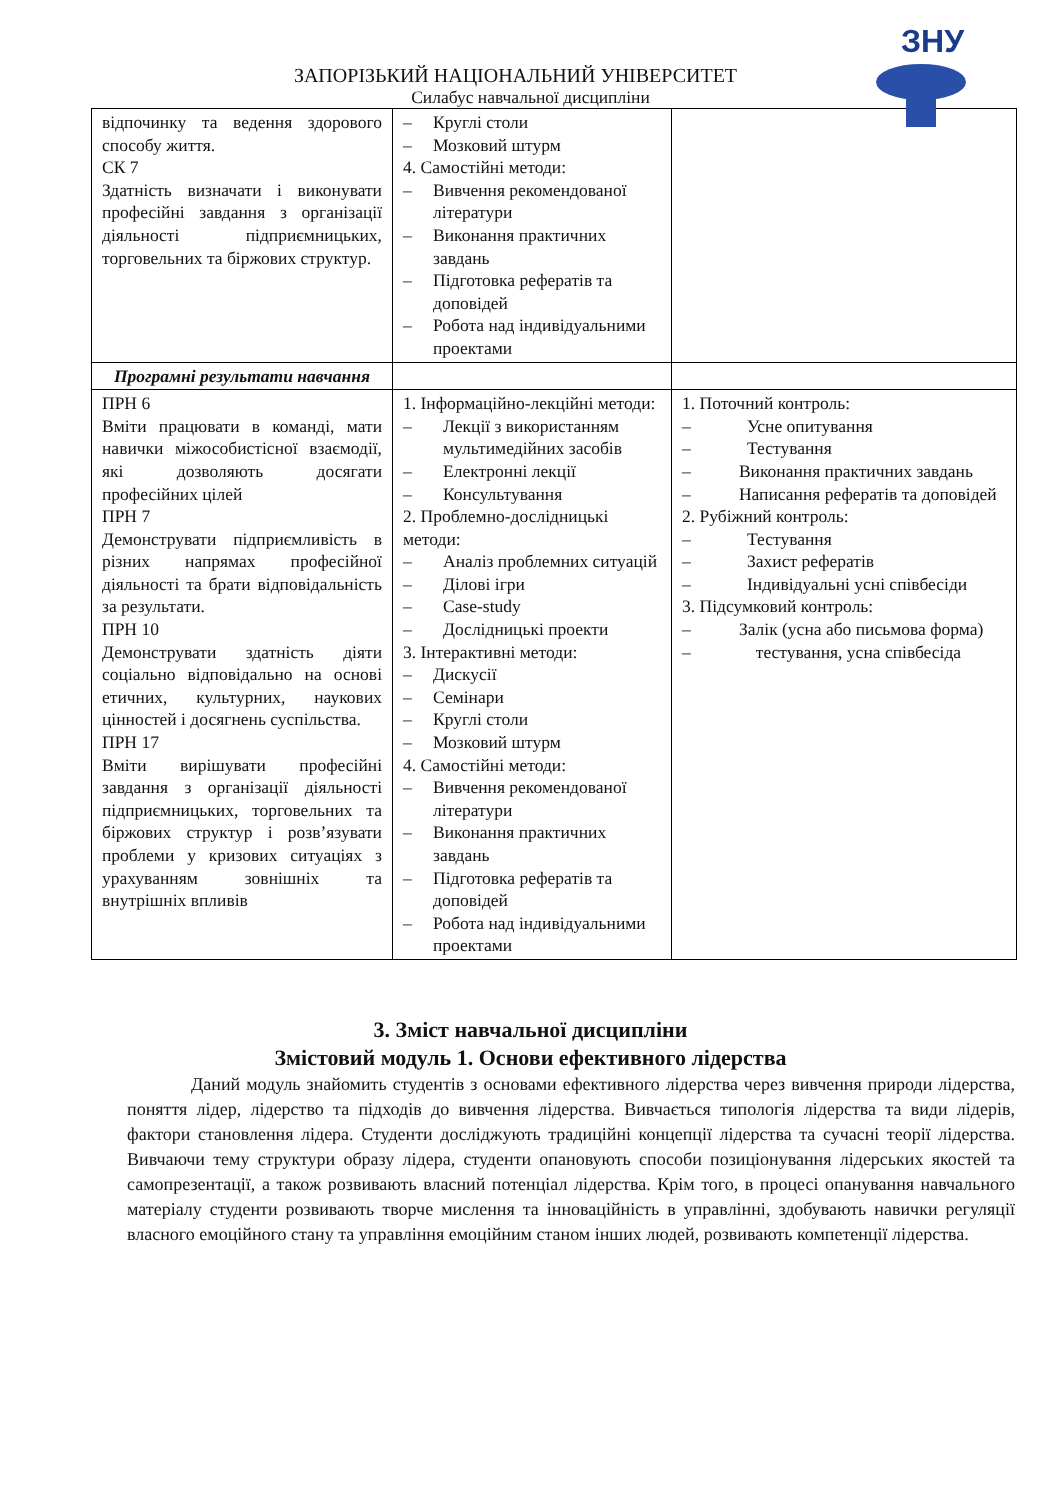ЗНУ
ЗАПОРІЗЬКИЙ НАЦІОНАЛЬНИЙ УНІВЕРСИТЕТ
Силабус навчальної дисципліни
| відпочинку та ведення здорового способу життя. СК 7 Здатність визначати і виконувати професійні завдання з організації діяльності підприємницьких, торговельних та біржових структур. | – Круглі столи – Мозковий штурм 4. Самостійні методи: – Вивчення рекомендованої літератури – Виконання практичних завдань – Підготовка рефератів та доповідей – Робота над індивідуальними проектами | |
| Програмні результати навчання | | |
| ПРН 6 Вміти працювати в команді, мати навички міжособистісної взаємодії, які дозволяють досягати професійних цілей ПРН 7 Демонструвати підприємливість в різних напрямах професійної діяльності та брати відповідальність за результати. ПРН 10 Демонструвати здатність діяти соціально відповідально на основі етичних, культурних, наукових цінностей і досягнень суспільства. ПРН 17 Вміти вирішувати професійні завдання з організації діяльності підприємницьких, торговельних та біржових структур і розв’язувати проблеми у кризових ситуаціях з урахуванням зовнішніх та внутрішніх впливів | 1. Інформаційно-лекційні методи: – Лекції з використанням мультимедійних засобів – Електронні лекції – Консультування 2. Проблемно-дослідницькі методи: – Аналіз проблемних ситуацій – Ділові ігри – Case-study – Дослідницькі проекти 3. Інтерактивні методи: – Дискусії – Семінари – Круглі столи – Мозковий штурм 4. Самостійні методи: – Вивчення рекомендованої літератури – Виконання практичних завдань – Підготовка рефератів та доповідей – Робота над індивідуальними проектами | 1. Поточний контроль: – Усне опитування – Тестування – Виконання практичних завдань – Написання рефератів та доповідей 2. Рубіжний контроль: – Тестування – Захист рефератів – Індивідуальні усні співбесіди 3. Підсумковий контроль: – Залік (усна або письмова форма) – тестування, усна співбесіда |
3. Зміст навчальної дисципліни
Змістовий модуль 1. Основи ефективного лідерства
Даний модуль знайомить студентів з основами ефективного лідерства через вивчення природи лідерства, поняття лідер, лідерство та підходів до вивчення лідерства. Вивчається типологія лідерства та види лідерів, фактори становлення лідера. Студенти досліджують традиційні концепції лідерства та сучасні теорії лідерства. Вивчаючи тему структури образу лідера, студенти опановують способи позиціонування лідерських якостей та самопрезентації, а також розвивають власний потенціал лідерства. Крім того, в процесі опанування навчального матеріалу студенти розвивають творче мислення та інноваційність в управлінні, здобувають навички регуляції власного емоційного стану та управління емоційним станом інших людей, розвивають компетенції лідерства.